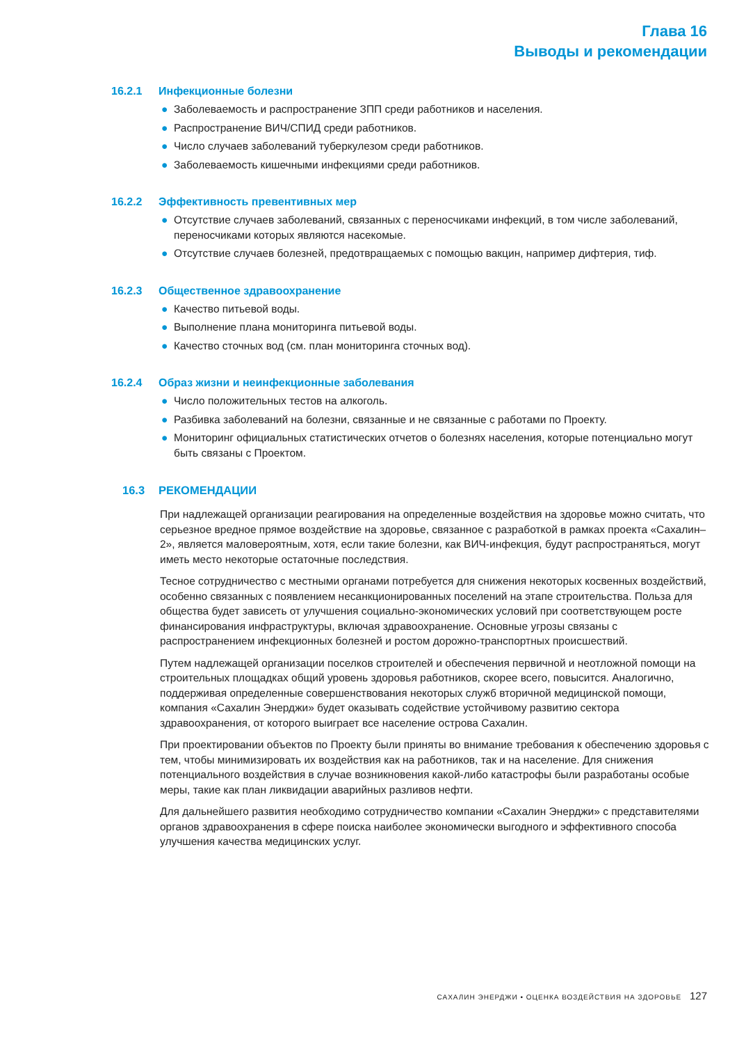Глава 16
Выводы и рекомендации
16.2.1 Инфекционные болезни
● Заболеваемость и распространение ЗПП среди работников и населения.
● Распространение ВИЧ/СПИД среди работников.
● Число случаев заболеваний туберкулезом среди работников.
● Заболеваемость кишечными инфекциями среди работников.
16.2.2 Эффективность превентивных мер
● Отсутствие случаев заболеваний, связанных с переносчиками инфекций, в том числе заболеваний, переносчиками которых являются насекомые.
● Отсутствие случаев болезней, предотвращаемых с помощью вакцин, например дифтерия, тиф.
16.2.3 Общественное здравоохранение
● Качество питьевой воды.
● Выполнение плана мониторинга питьевой воды.
● Качество сточных вод (см. план мониторинга сточных вод).
16.2.4 Образ жизни и неинфекционные заболевания
● Число положительных тестов на алкоголь.
● Разбивка заболеваний на болезни, связанные и не связанные с работами по Проекту.
● Мониторинг официальных статистических отчетов о болезнях населения, которые потенциально могут быть связаны с Проектом.
16.3 РЕКОМЕНДАЦИИ
При надлежащей организации реагирования на определенные воздействия на здоровье можно считать, что серьезное вредное прямое воздействие на здоровье, связанное с разработкой в рамках проекта «Сахалин–2», является маловероятным, хотя, если такие болезни, как ВИЧ-инфекция, будут распространяться, могут иметь место некоторые остаточные последствия.
Тесное сотрудничество с местными органами потребуется для снижения некоторых косвенных воздействий, особенно связанных с появлением несанкционированных поселений на этапе строительства. Польза для общества будет зависеть от улучшения социально-экономических условий при соответствующем росте финансирования инфраструктуры, включая здравоохранение. Основные угрозы связаны с распространением инфекционных болезней и ростом дорожно-транспортных происшествий.
Путем надлежащей организации поселков строителей и обеспечения первичной и неотложной помощи на строительных площадках общий уровень здоровья работников, скорее всего, повысится. Аналогично, поддерживая определенные совершенствования некоторых служб вторичной медицинской помощи, компания «Сахалин Энерджи» будет оказывать содействие устойчивому развитию сектора здравоохранения, от которого выиграет все население острова Сахалин.
При проектировании объектов по Проекту были приняты во внимание требования к обеспечению здоровья с тем, чтобы минимизировать их воздействия как на работников, так и на население. Для снижения потенциального воздействия в случае возникновения какой-либо катастрофы были разработаны особые меры, такие как план ликвидации аварийных разливов нефти.
Для дальнейшего развития необходимо сотрудничество компании «Сахалин Энерджи» с представителями органов здравоохранения в сфере поиска наиболее экономически выгодного и эффективного способа улучшения качества медицинских услуг.
САХАЛИН ЭНЕРДЖИ • ОЦЕНКА ВОЗДЕЙСТВИЯ НА ЗДОРОВЬЕ 127